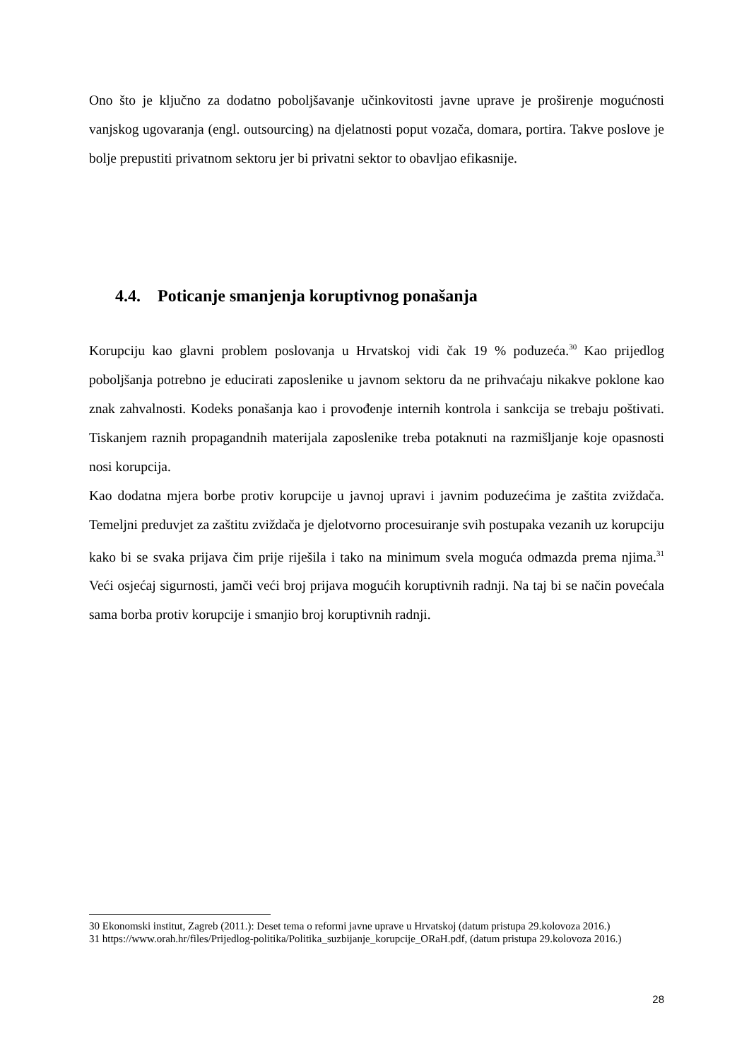Ono što je ključno za dodatno poboljšavanje učinkovitosti javne uprave je proširenje mogućnosti vanjskog ugovaranja (engl. outsourcing) na djelatnosti poput vozača, domara, portira. Takve poslove je bolje prepustiti privatnom sektoru jer bi privatni sektor to obavljao efikasnije.
4.4. Poticanje smanjenja koruptivnog ponašanja
Korupciju kao glavni problem poslovanja u Hrvatskoj vidi čak 19 % poduzeća.<sup>30</sup> Kao prijedlog poboljšanja potrebno je educirati zaposlenike u javnom sektoru da ne prihvaćaju nikakve poklone kao znak zahvalnosti. Kodeks ponašanja kao i provođenje internih kontrola i sankcija se trebaju poštivati. Tiskanjem raznih propagandnih materijala zaposlenike treba potaknuti na razmišljanje koje opasnosti nosi korupcija.
Kao dodatna mjera borbe protiv korupcije u javnoj upravi i javnim poduzećima je zaštita zviždača. Temeljni preduvjet za zaštitu zviždača je djelotvorno procesuiranje svih postupaka vezanih uz korupciju kako bi se svaka prijava čim prije riješila i tako na minimum svela moguća odmazda prema njima.<sup>31</sup> Veći osjećaj sigurnosti, jamči veći broj prijava mogućih koruptivnih radnji. Na taj bi se način povećala sama borba protiv korupcije i smanjio broj koruptivnih radnji.
30 Ekonomski institut, Zagreb (2011.): Deset tema o reformi javne uprave u Hrvatskoj (datum pristupa 29.kolovoza 2016.)
31 https://www.orah.hr/files/Prijedlog-politika/Politika_suzbijanje_korupcije_ORaH.pdf, (datum pristupa 29.kolovoza 2016.)
28